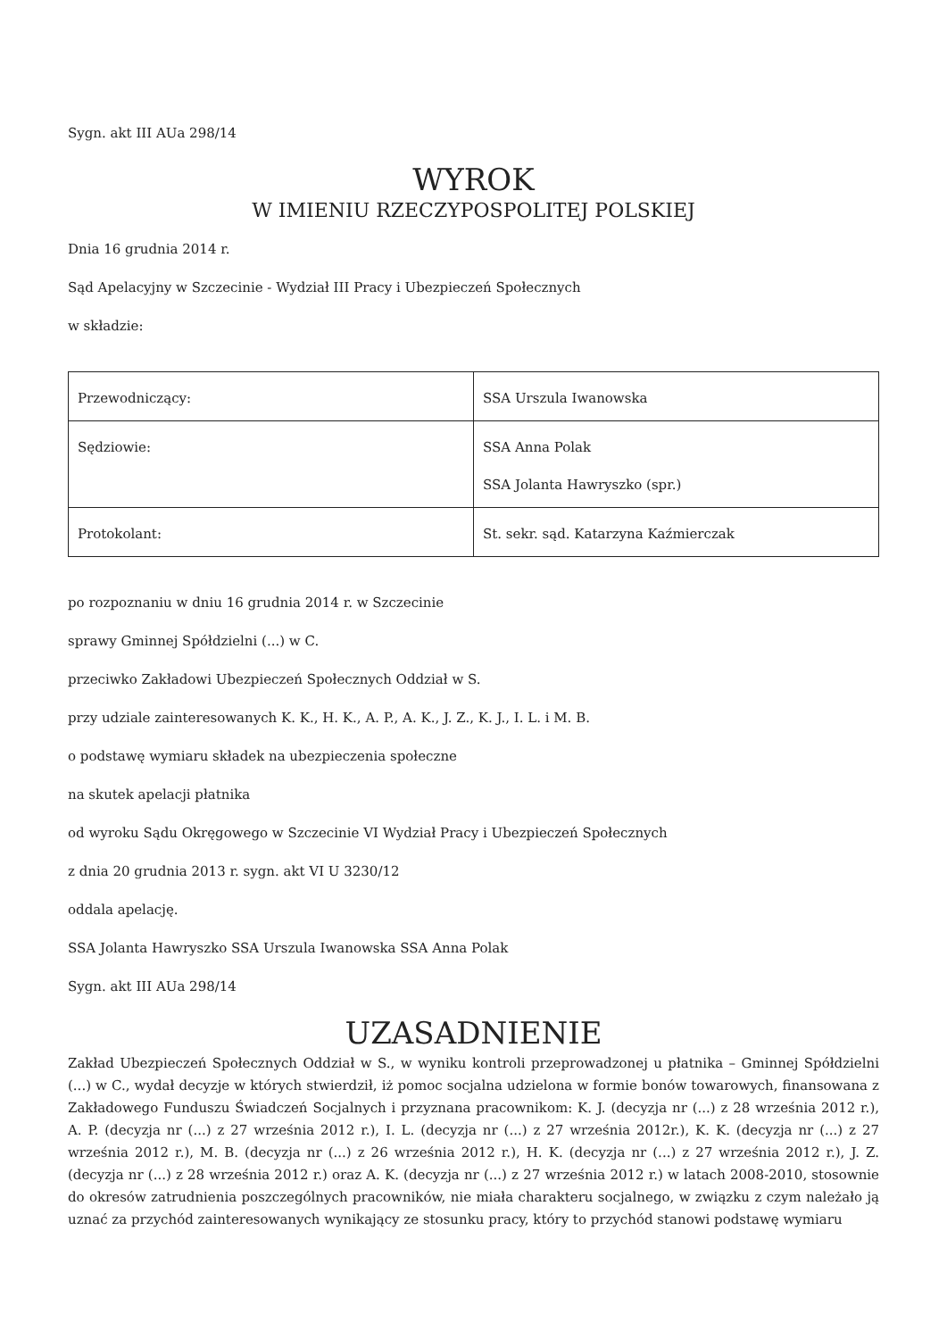Sygn. akt III AUa 298/14
WYROK
W IMIENIU RZECZYPOSPOLITEJ POLSKIEJ
Dnia 16 grudnia 2014 r.
Sąd Apelacyjny w Szczecinie - Wydział III Pracy i Ubezpieczeń Społecznych
w składzie:
| Przewodniczący: | SSA Urszula Iwanowska |
| Sędziowie: | SSA Anna Polak SSA Jolanta Hawryszko (spr.) |
| Protokolant: | St. sekr. sąd. Katarzyna Kaźmierczak |
po rozpoznaniu w dniu 16 grudnia 2014 r. w Szczecinie
sprawy Gminnej Spółdzielni (...) w C.
przeciwko Zakładowi Ubezpieczeń Społecznych Oddział w S.
przy udziale zainteresowanych K. K., H. K., A. P., A. K., J. Z., K. J., I. L. i M. B.
o podstawę wymiaru składek na ubezpieczenia społeczne
na skutek apelacji płatnika
od wyroku Sądu Okręgowego w Szczecinie VI Wydział Pracy i Ubezpieczeń Społecznych
z dnia 20 grudnia 2013 r. sygn. akt VI U 3230/12
oddala apelację.
SSA Jolanta Hawryszko SSA Urszula Iwanowska SSA Anna Polak
Sygn. akt III AUa 298/14
UZASADNIENIE
Zakład Ubezpieczeń Społecznych Oddział w S., w wyniku kontroli przeprowadzonej u płatnika – Gminnej Spółdzielni (...) w C., wydał decyzje w których stwierdził, iż pomoc socjalna udzielona w formie bonów towarowych, finansowana z Zakładowego Funduszu Świadczeń Socjalnych i przyznana pracownikom: K. J. (decyzja nr (...) z 28 września 2012 r.), A. P. (decyzja nr (...) z 27 września 2012 r.), I. L. (decyzja nr (...) z 27 września 2012r.), K. K. (decyzja nr (...) z 27 września 2012 r.), M. B. (decyzja nr (...) z 26 września 2012 r.), H. K. (decyzja nr (...) z 27 września 2012 r.), J. Z. (decyzja nr (...) z 28 września 2012 r.) oraz A. K. (decyzja nr (...) z 27 września 2012 r.) w latach 2008-2010, stosownie do okresów zatrudnienia poszczególnych pracowników, nie miała charakteru socjalnego, w związku z czym należało ją uznać za przychód zainteresowanych wynikający ze stosunku pracy, który to przychód stanowi podstawę wymiaru